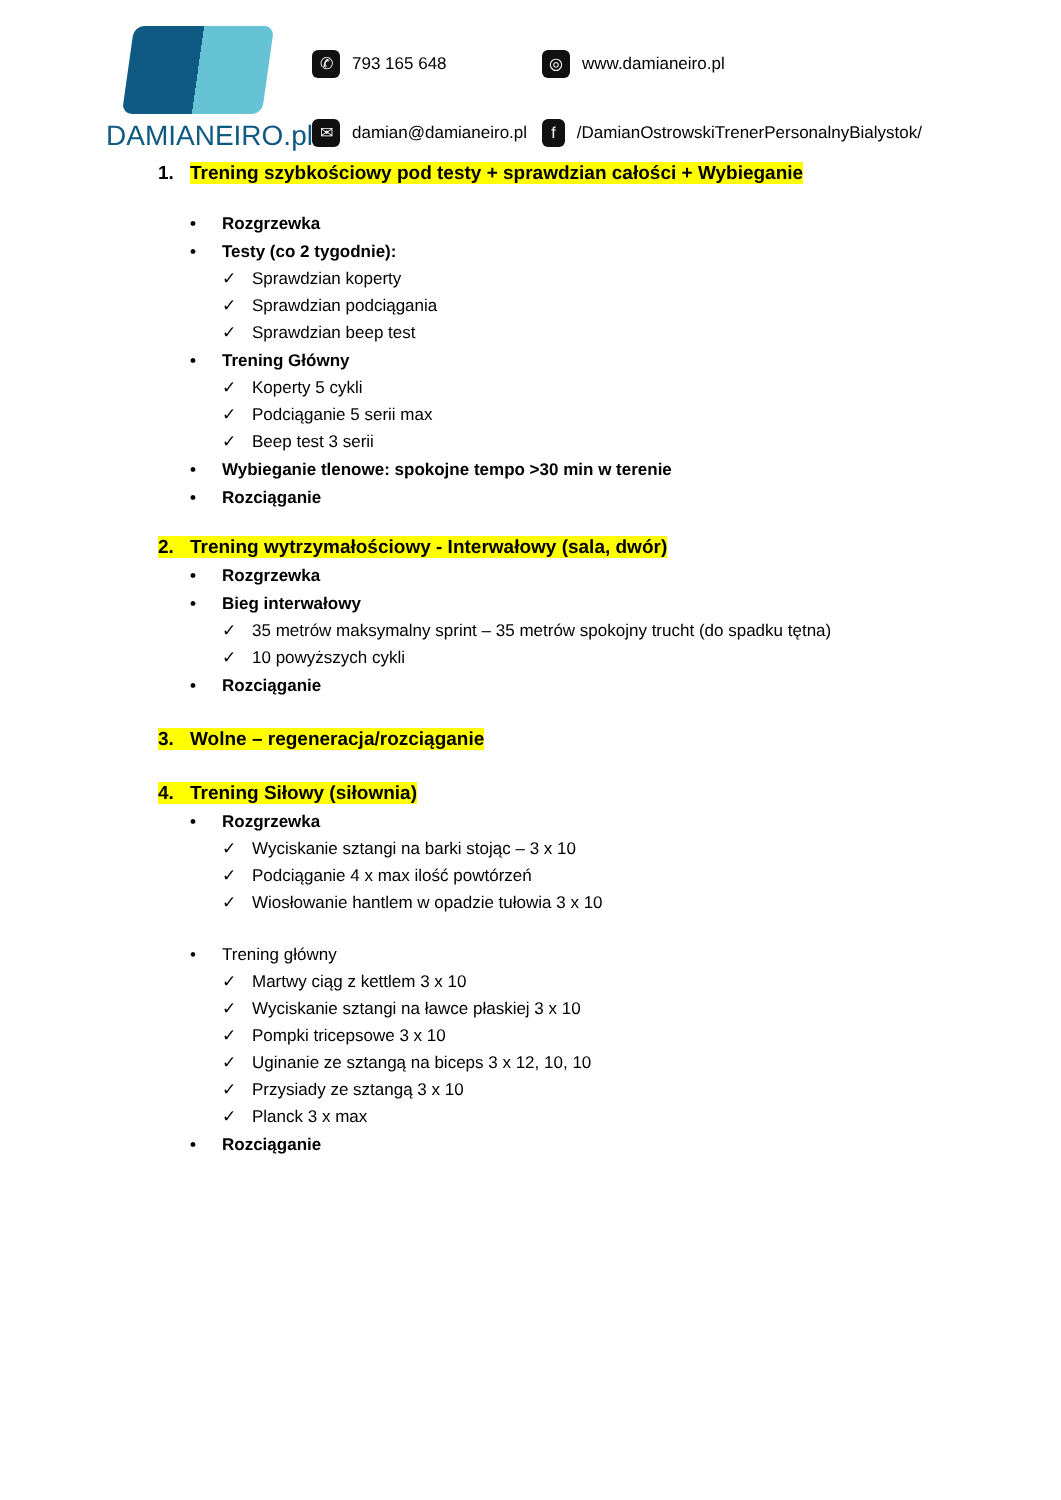DAMIANEIRO.pl
✆ 793 165 648
◎ www.damianeiro.pl
✉ damian@damianeiro.pl
f /DamianOstrowskiTrenerPersonalnyBialystok/
1. Trening szybkościowy pod testy + sprawdzian całości + Wybieganie
• Rozgrzewka
• Testy (co 2 tygodnie):
✓ Sprawdzian koperty
✓ Sprawdzian podciągania
✓ Sprawdzian beep test
• Trening Główny
✓ Koperty 5 cykli
✓ Podciąganie 5 serii max
✓ Beep test 3 serii
• Wybieganie tlenowe: spokojne tempo >30 min w terenie
• Rozciąganie
2. Trening wytrzymałościowy - Interwałowy (sala, dwór)
• Rozgrzewka
• Bieg interwałowy
✓ 35 metrów maksymalny sprint – 35 metrów spokojny trucht (do spadku tętna)
✓ 10 powyższych cykli
• Rozciąganie
3. Wolne – regeneracja/rozciąganie
4. Trening Siłowy (siłownia)
• Rozgrzewka
✓ Wyciskanie sztangi na barki stojąc – 3 x 10
✓ Podciąganie 4 x max ilość powtórzeń
✓ Wiosłowanie hantlem w opadzie tułowia 3 x 10
• Trening główny
✓ Martwy ciąg z kettlem 3 x 10
✓ Wyciskanie sztangi na ławce płaskiej 3 x 10
✓ Pompki tricepsowe 3 x 10
✓ Uginanie ze sztangą na biceps 3 x 12, 10, 10
✓ Przysiady ze sztangą 3 x 10
✓ Planck 3 x max
• Rozciąganie